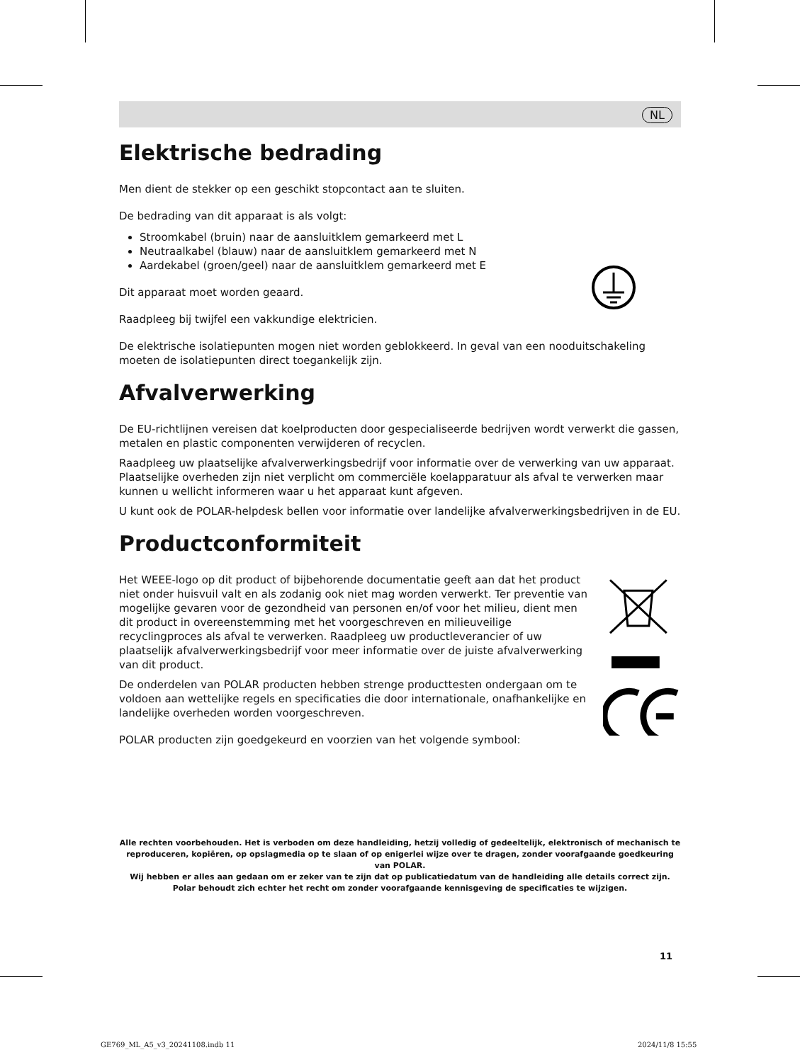NL
Elektrische bedrading
Men dient de stekker op een geschikt stopcontact aan te sluiten.
De bedrading van dit apparaat is als volgt:
Stroomkabel (bruin) naar de aansluitklem gemarkeerd met L
Neutraalkabel (blauw) naar de aansluitklem gemarkeerd met N
Aardekabel (groen/geel) naar de aansluitklem gemarkeerd met E
Dit apparaat moet worden geaard.
Raadpleeg bij twijfel een vakkundige elektricien.
De elektrische isolatiepunten mogen niet worden geblokkeerd. In geval van een nooduitschakeling moeten de isolatiepunten direct toegankelijk zijn.
Afvalverwerking
De EU-richtlijnen vereisen dat koelproducten door gespecialiseerde bedrijven wordt verwerkt die gassen, metalen en plastic componenten verwijderen of recyclen.
Raadpleeg uw plaatselijke afvalverwerkingsbedrijf voor informatie over de verwerking van uw apparaat. Plaatselijke overheden zijn niet verplicht om commerciële koelapparatuur als afval te verwerken maar kunnen u wellicht informeren waar u het apparaat kunt afgeven.
U kunt ook de POLAR-helpdesk bellen voor informatie over landelijke afvalverwerkingsbedrijven in de EU.
Productconformiteit
Het WEEE-logo op dit product of bijbehorende documentatie geeft aan dat het product niet onder huisvuil valt en als zodanig ook niet mag worden verwerkt. Ter preventie van mogelijke gevaren voor de gezondheid van personen en/of voor het milieu, dient men dit product in overeenstemming met het voorgeschreven en milieuveilige recyclingproces als afval te verwerken. Raadpleeg uw productleverancier of uw plaatselijk afvalverwerkingsbedrijf voor meer informatie over de juiste afvalverwerking van dit product.
De onderdelen van POLAR producten hebben strenge producttesten ondergaan om te voldoen aan wettelijke regels en specificaties die door internationale, onafhankelijke en landelijke overheden worden voorgeschreven.
POLAR producten zijn goedgekeurd en voorzien van het volgende symbool:
Alle rechten voorbehouden. Het is verboden om deze handleiding, hetzij volledig of gedeeltelijk, elektronisch of mechanisch te reproduceren, kopiëren, op opslagmedia op te slaan of op enigerlei wijze over te dragen, zonder voorafgaande goedkeuring van POLAR.
Wij hebben er alles aan gedaan om er zeker van te zijn dat op publicatiedatum van de handleiding alle details correct zijn. Polar behoudt zich echter het recht om zonder voorafgaande kennisgeving de specificaties te wijzigen.
11
GE769_ML_A5_v3_20241108.indb 11
2024/11/8 15:55